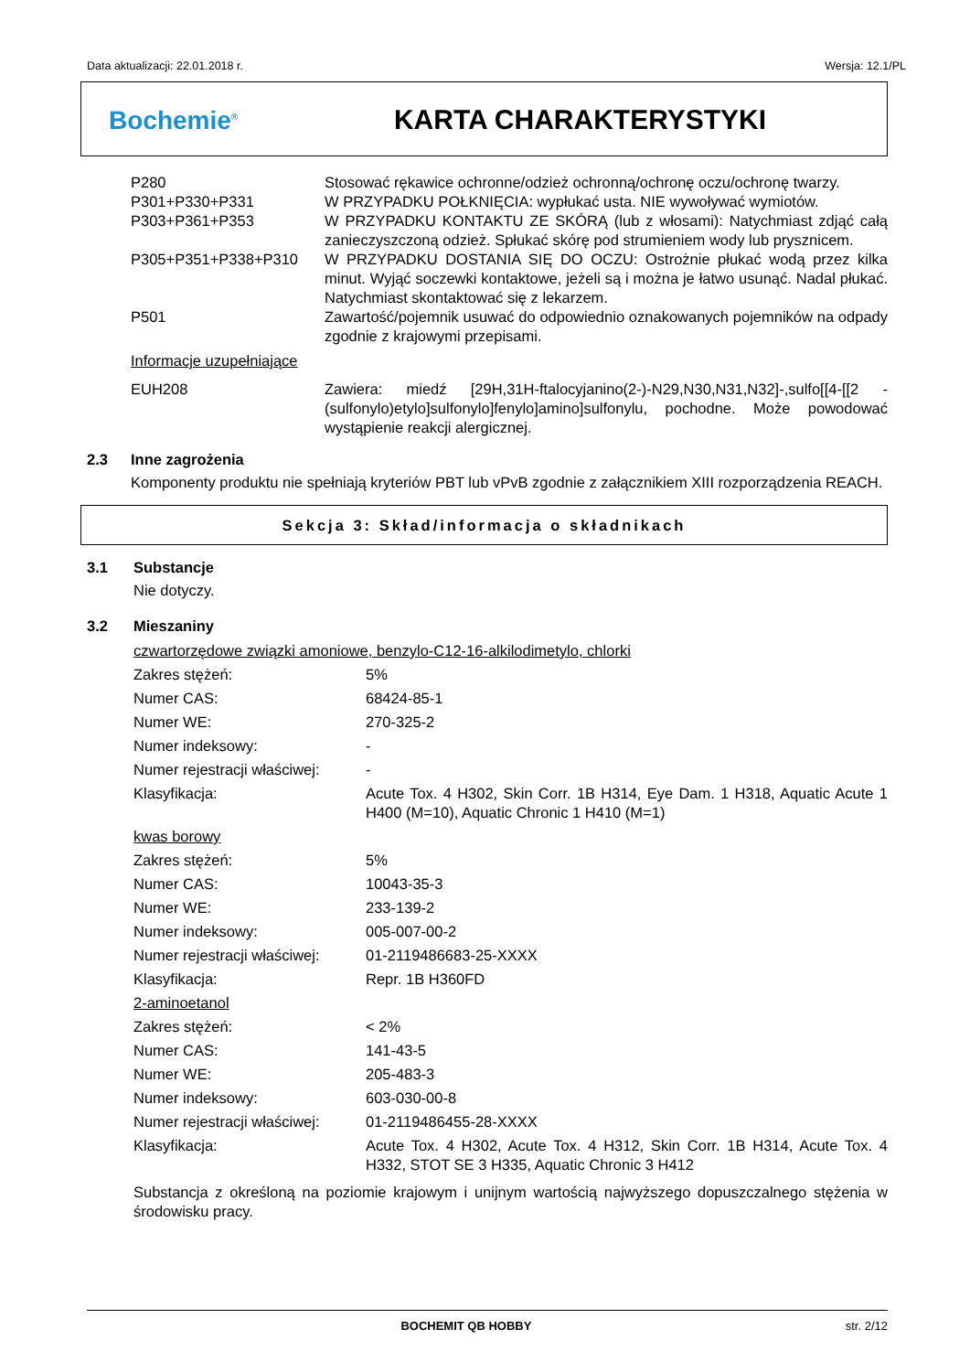Data aktualizacji: 22.01.2018 r. Wersja: 12.1/PL
Bochemie<sup>®</sup>
KARTA CHARAKTERYSTYKI
| P280 | Stosować rękawice ochronne/odzież ochronną/ochronę oczu/ochronę twarzy. |
| P301+P330+P331 | W PRZYPADKU POŁKNIĘCIA: wypłukać usta. NIE wywoływać wymiotów. |
| P303+P361+P353 | W PRZYPADKU KONTAKTU ZE SKÓRĄ (lub z włosami): Natychmiast zdjąć całą zanieczyszczoną odzież. Spłukać skórę pod strumieniem wody lub prysznicem. |
| P305+P351+P338+P310 | W PRZYPADKU DOSTANIA SIĘ DO OCZU: Ostrożnie płukać wodą przez kilka minut. Wyjąć soczewki kontaktowe, jeżeli są i można je łatwo usunąć. Nadal płukać. Natychmiast skontaktować się z lekarzem. |
| P501 | Zawartość/pojemnik usuwać do odpowiednio oznakowanych pojemników na odpady zgodnie z krajowymi przepisami. |
| Informacje uzupełniające | |
| EUH208 | Zawiera: miedź [29H,31H-ftalocyjanino(2-)-N29,N30,N31,N32]-,sulfo[[4-[[2 -(sulfonylo)etylo]sulfonylo]fenylo]amino]sulfonylu, pochodne. Może powodować wystąpienie reakcji alergicznej. |
2.3 Inne zagrożenia
Komponenty produktu nie spełniają kryteriów PBT lub vPvB zgodnie z załącznikiem XIII rozporządzenia REACH.
Sekcja 3: Skład/informacja o składnikach
3.1 Substancje
Nie dotyczy.
3.2 Mieszaniny
| czwartorzędowe związki amoniowe, benzylo-C12-16-alkilodimetylo, chlorki | |
| Zakres stężeń: | 5% |
| Numer CAS: | 68424-85-1 |
| Numer WE: | 270-325-2 |
| Numer indeksowy: | - |
| Numer rejestracji właściwej: | - |
| Klasyfikacja: | Acute Tox. 4 H302, Skin Corr. 1B H314, Eye Dam. 1 H318, Aquatic Acute 1 H400 (M=10), Aquatic Chronic 1 H410 (M=1) |
| kwas borowy | |
| Zakres stężeń: | 5% |
| Numer CAS: | 10043-35-3 |
| Numer WE: | 233-139-2 |
| Numer indeksowy: | 005-007-00-2 |
| Numer rejestracji właściwej: | 01-2119486683-25-XXXX |
| Klasyfikacja: | Repr. 1B H360FD |
| 2-aminoetanol | |
| Zakres stężeń: | < 2% |
| Numer CAS: | 141-43-5 |
| Numer WE: | 205-483-3 |
| Numer indeksowy: | 603-030-00-8 |
| Numer rejestracji właściwej: | 01-2119486455-28-XXXX |
| Klasyfikacja: | Acute Tox. 4 H302, Acute Tox. 4 H312, Skin Corr. 1B H314, Acute Tox. 4 H332, STOT SE 3 H335, Aquatic Chronic 3 H412 |
Substancja z określoną na poziomie krajowym i unijnym wartością najwyższego dopuszczalnego stężenia w środowisku pracy.
BOCHEMIT QB HOBBY str. 2/12